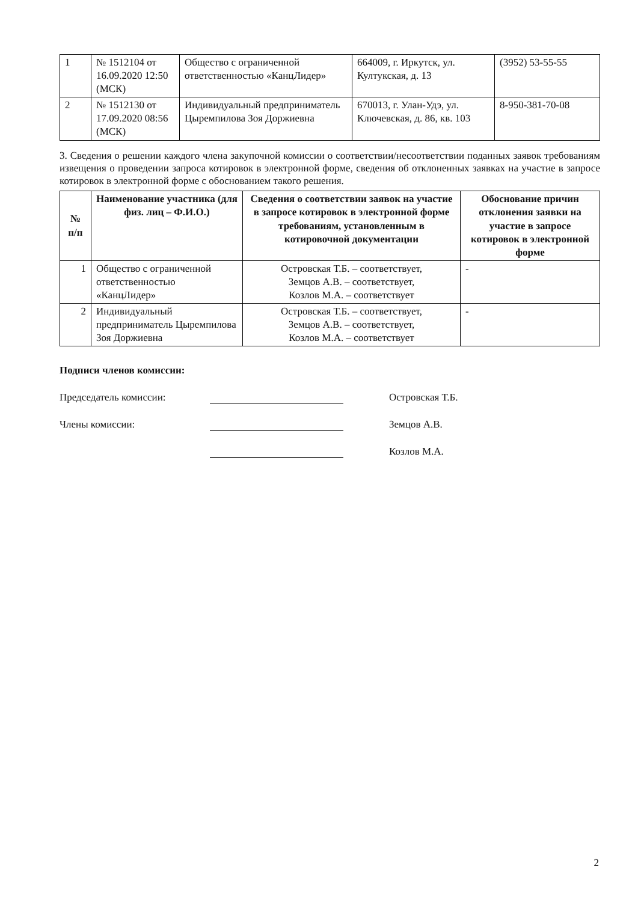| 1 | № 1512104 от 16.09.2020 12:50 (МСК) | Общество с ограниченной ответственностью «КанцЛидер» | 664009, г. Иркутск, ул. Култукская, д. 13 | (3952) 53-55-55 |
| 2 | № 1512130 от 17.09.2020 08:56 (МСК) | Индивидуальный предприниматель Цыремпилова Зоя Доржиевна | 670013, г. Улан-Удэ, ул. Ключевская, д. 86, кв. 103 | 8-950-381-70-08 |
3. Сведения о решении каждого члена закупочной комиссии о соответствии/несоответствии поданных заявок требованиям извещения о проведении запроса котировок в электронной форме, сведения об отклоненных заявках на участие в запросе котировок в электронной форме с обоснованием такого решения.
| № п/п | Наименование участника (для физ. лиц – Ф.И.О.) | Сведения о соответствии заявок на участие в запросе котировок в электронной форме требованиям, установленным в котировочной документации | Обоснование причин отклонения заявки на участие в запросе котировок в электронной форме |
| --- | --- | --- | --- |
| 1 | Общество с ограниченной ответственностью «КанцЛидер» | Островская Т.Б. – соответствует, Земцов А.В. – соответствует, Козлов М.А. – соответствует | - |
| 2 | Индивидуальный предприниматель Цыремпилова Зоя Доржиевна | Островская Т.Б. – соответствует, Земцов А.В. – соответствует, Козлов М.А. – соответствует | - |
Подписи членов комиссии:
Председатель комиссии:
Островская Т.Б.
Члены комиссии:
Земцов А.В.
Козлов М.А.
2